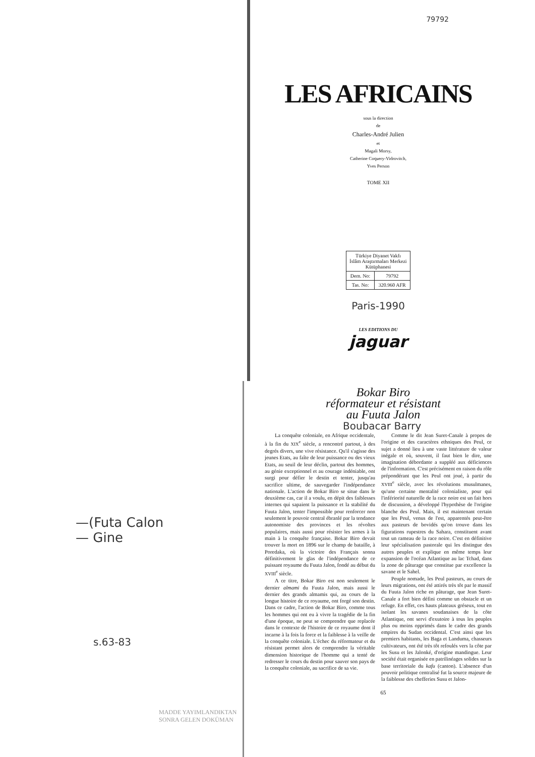—(Futa Calon
— Gine
s.63-83
MADDE YAYIMLANDIKTAN
SONRA GELEN DOKÜMAN
79792
LES AFRICAINS
sous la direction
de
Charles-André Julien
et
Magali Morsy,
Catherine Coquery-Vidrovitch,
Yves Person
TOME XII
| Türkiye Diyanet Vakfı İslâm Araştırmaları Merkezi Kütüphanesi | |
| Dem. No: | 79792 |
| Tas. No: | 320.960 AFR |
Paris-1990
LES EDITIONS DU
jaguar
Bokar Biro
réformateur et résistant
au Fuuta Jalon
Boubacar Barry
La conquête coloniale, en Afrique occidentale, à la fin du XIX<sup>e</sup> siècle, a rencontré partout, à des degrés divers, une vive résistance. Qu'il s'agisse des jeunes Etats, au faîte de leur puissance ou des vieux Etats, au seuil de leur déclin, partout des hommes, au génie exceptionnel et au courage indéniable, ont surgi pour défier le destin et tenter, jusqu'au sacrifice ultime, de sauvegarder l'indépendance nationale. L'action de Bokar Biro se situe dans le deuxième cas, car il a voulu, en dépit des faiblesses internes qui sapaient la puissance et la stabilité du Fuuta Jalon, tenter l'impossible pour renforcer non seulement le pouvoir central ébranlé par la tendance autonomiste des provinces et les révoltes populaires, mais aussi pour résister les armes à la main à la conquête française. Bokar Biro devait trouver la mort en 1896 sur le champ de bataille, à Poredaka, où la victoire des Français sonna définitivement le glas de l'indépendance de ce puissant royaume du Fuuta Jalon, fondé au début du XVIII<sup>e</sup> siècle.
A ce titre, Bokar Biro est non seulement le dernier almami du Fuuta Jalon, mais aussi le dernier des grands almamis qui, au cours de la longue histoire de ce royaume, ont forgé son destin. Dans ce cadre, l'action de Bokar Biro, comme tous les hommes qui ont eu à vivre la tragédie de la fin d'une époque, ne peut se comprendre que replacée dans le contexte de l'histoire de ce royaume dont il incarne à la fois la force et la faiblesse à la veille de la conquête coloniale. L'échec du réformateur et du résistant permet alors de comprendre la véritable dimension historique de l'homme qui a tenté de redresser le cours du destin pour sauver son pays de la conquête coloniale, au sacrifice de sa vie.
Comme le dit Jean Suret-Canale à propos de l'origine et des caractères ethniques des Peul, ce sujet a donné lieu à une vaste littérature de valeur inégale et où, souvent, il faut bien le dire, une imagination débordante a suppléé aux déficiences de l'information. C'est précisément en raison du rôle prépondérant que les Peul ont joué, à partir du XVIII<sup>e</sup> siècle, avec les révolutions musulmanes, qu'une certaine mentalité colonialiste, pour qui l'infériorité naturelle de la race noire est un fait hors de discussion, a développé l'hypothèse de l'origine blanche des Peul. Mais, il est maintenant certain que les Peul, venus de l'est, apparentés peut-être aux pasteurs de bovidés qu'on trouve dans les figurations rupestres du Sahara, constituent avant tout un rameau de la race noire. C'est en définitive leur spécialisation pastorale qui les distingue des autres peuples et explique en même temps leur expansion de l'océan Atlantique au lac Tchad, dans la zone de pâturage que constitue par excellence la savane et le Sahel.
Peuple nomade, les Peul pasteurs, au cours de leurs migrations, ont été attirés très tôt par le massif du Fuuta Jalon riche en pâturage, que Jean Suret-Canale a fort bien défini comme un obstacle et un refuge. En effet, ces hauts plateaux gréseux, tout en isolant les savanes soudanaises de la côte Atlantique, ont servi d'exutoire à tous les peuples plus ou moins opprimés dans le cadre des grands empires du Sudan occidental. C'est ainsi que les premiers habitants, les Baga et Landuma, chasseurs cultivateurs, ont été très tôt refoulés vers la côte par les Susu et les Jalonké, d'origine mandingue. Leur société était organisée en patrilinéages solides sur la base territoriale du kafu (canton). L'absence d'un pouvoir politique centralisé fut la source majeure de la faiblesse des chefferies Susu et Jalon-
65